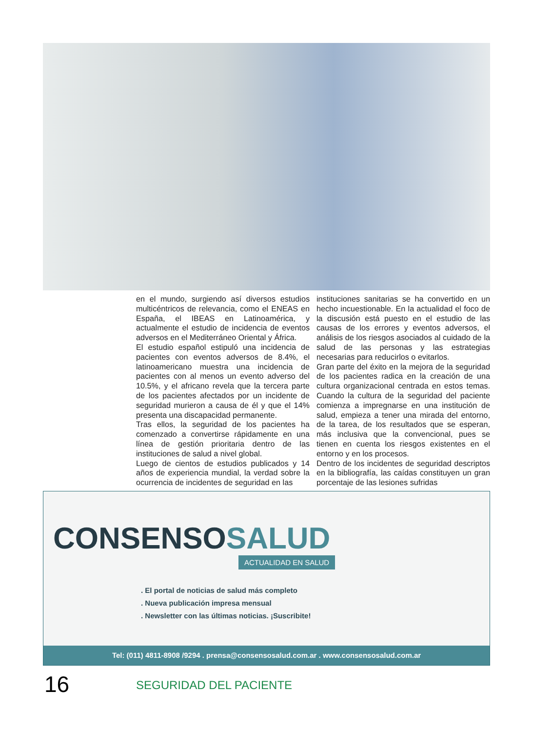en el mundo, surgiendo así diversos estudios multicéntricos de relevancia, como el ENEAS en España, el IBEAS en Latinoamérica, y actualmente el estudio de incidencia de eventos adversos en el Mediterráneo Oriental y África.
El estudio español estipuló una incidencia de pacientes con eventos adversos de 8.4%, el latinoamericano muestra una incidencia de pacientes con al menos un evento adverso del 10.5%, y el africano revela que la tercera parte de los pacientes afectados por un incidente de seguridad murieron a causa de él y que el 14% presenta una discapacidad permanente.
Tras ellos, la seguridad de los pacientes ha comenzado a convertirse rápidamente en una línea de gestión prioritaria dentro de las instituciones de salud a nivel global.
Luego de cientos de estudios publicados y 14 años de experiencia mundial, la verdad sobre la ocurrencia de incidentes de seguridad en las
instituciones sanitarias se ha convertido en un hecho incuestionable. En la actualidad el foco de la discusión está puesto en el estudio de las causas de los errores y eventos adversos, el análisis de los riesgos asociados al cuidado de la salud de las personas y las estrategias necesarias para reducirlos o evitarlos.
Gran parte del éxito en la mejora de la seguridad de los pacientes radica en la creación de una cultura organizacional centrada en estos temas. Cuando la cultura de la seguridad del paciente comienza a impregnarse en una institución de salud, empieza a tener una mirada del entorno, de la tarea, de los resultados que se esperan, más inclusiva que la convencional, pues se tienen en cuenta los riesgos existentes en el entorno y en los procesos.
Dentro de los incidentes de seguridad descriptos en la bibliografía, las caídas constituyen un gran porcentaje de las lesiones sufridas
CONSENSOSALUD
ACTUALIDAD EN SALUD
. El portal de noticias de salud más completo
. Nueva publicación impresa mensual
. Newsletter con las últimas noticias. ¡Suscribite!
Tel: (011) 4811-8908 /9294 . prensa@consensosalud.com.ar . www.consensosalud.com.ar
16 SEGURIDAD DEL PACIENTE